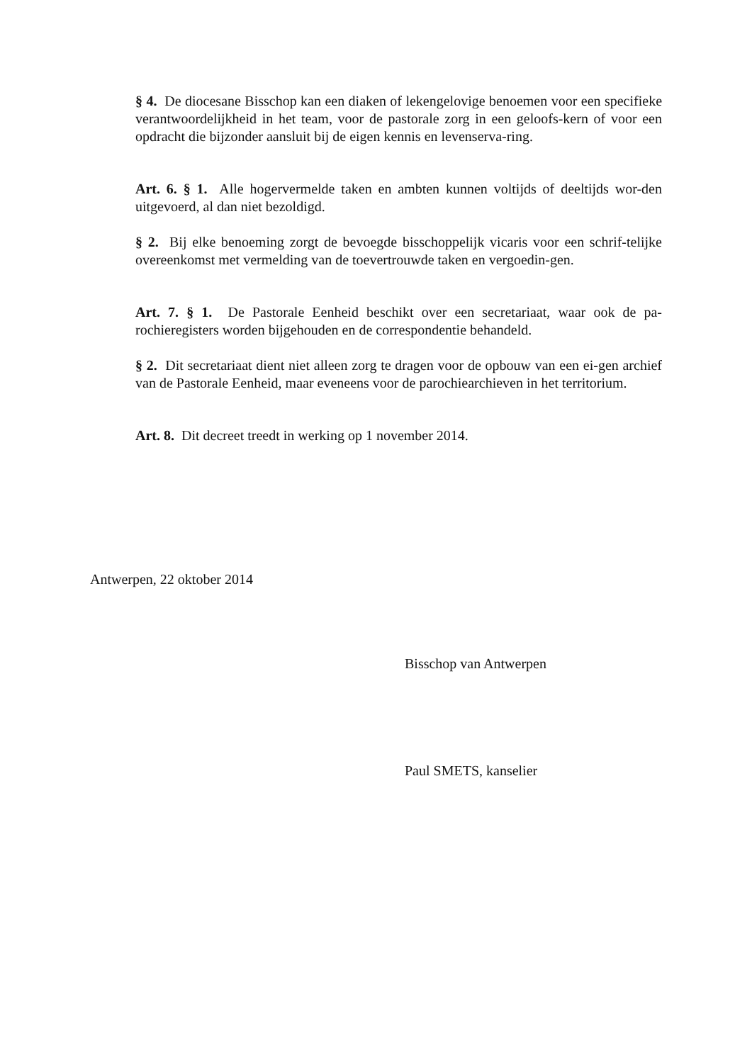§ 4. De diocesane Bisschop kan een diaken of lekengelovige benoemen voor een specifieke verantwoordelijkheid in het team, voor de pastorale zorg in een geloofs-kern of voor een opdracht die bijzonder aansluit bij de eigen kennis en levenserva-ring.
Art. 6. § 1. Alle hogervermelde taken en ambten kunnen voltijds of deeltijds wor-den uitgevoerd, al dan niet bezoldigd.
§ 2. Bij elke benoeming zorgt de bevoegde bisschoppelijk vicaris voor een schrif-telijke overeenkomst met vermelding van de toevertrouwde taken en vergoedin-gen.
Art. 7. § 1. De Pastorale Eenheid beschikt over een secretariaat, waar ook de pa-rochieregisters worden bijgehouden en de correspondentie behandeld.
§ 2. Dit secretariaat dient niet alleen zorg te dragen voor de opbouw van een ei-gen archief van de Pastorale Eenheid, maar eveneens voor de parochiearchieven in het territorium.
Art. 8. Dit decreet treedt in werking op 1 november 2014.
Antwerpen, 22 oktober 2014
Bisschop van Antwerpen
Paul SMETS, kanselier